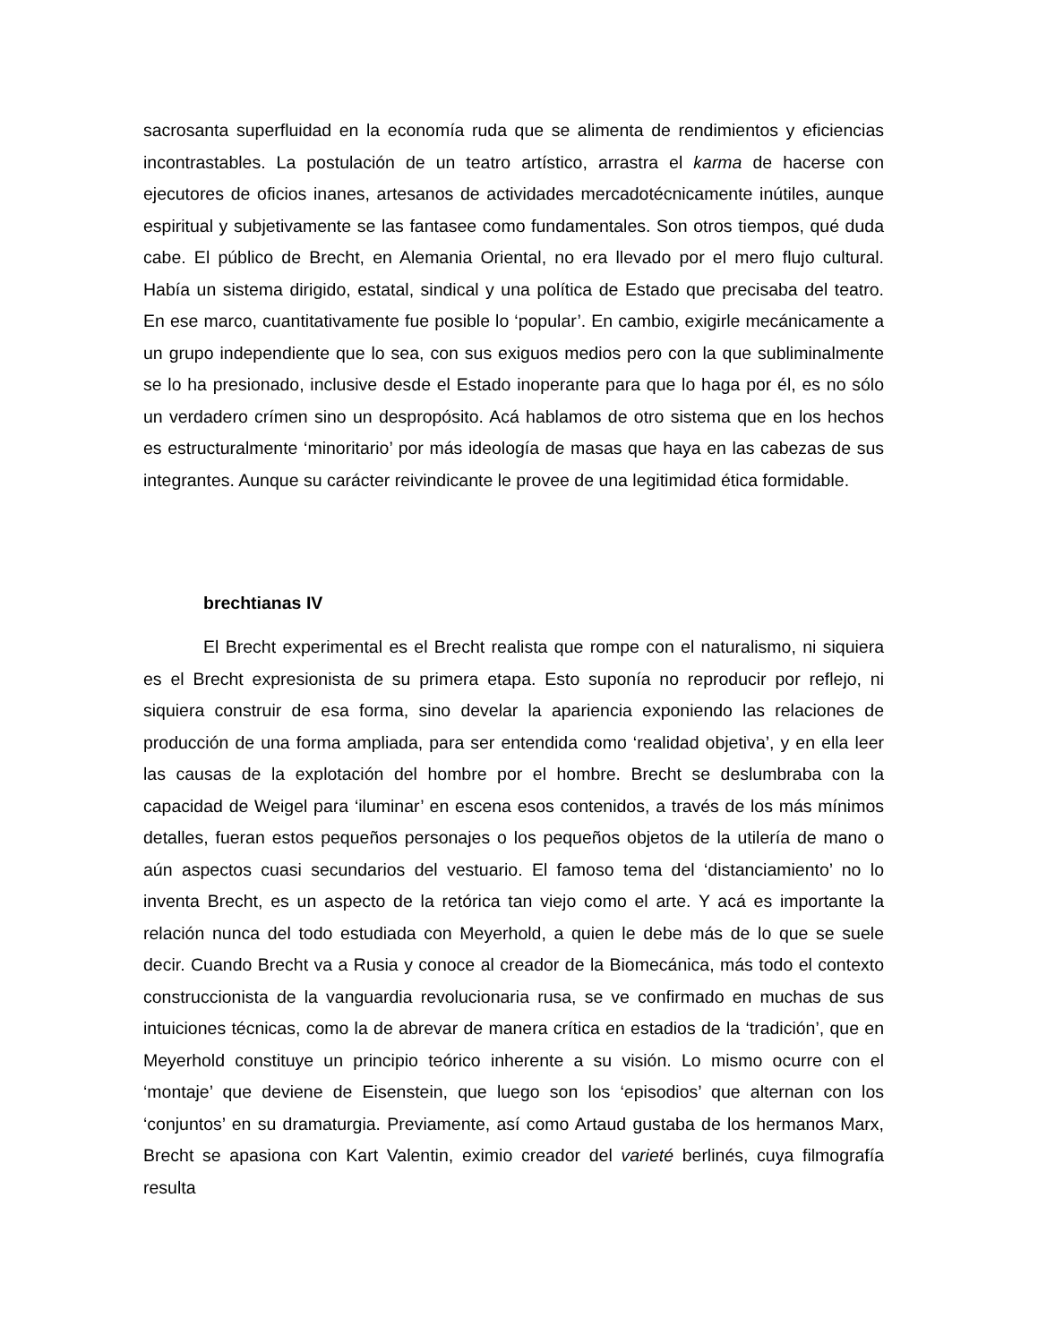sacrosanta superfluidad en la economía ruda que se alimenta de rendimientos y eficiencias incontrastables. La postulación de un teatro artístico, arrastra el karma de hacerse con ejecutores de oficios inanes, artesanos de actividades mercadotécnicamente inútiles, aunque espiritual y subjetivamente se las fantasee como fundamentales. Son otros tiempos, qué duda cabe. El público de Brecht, en Alemania Oriental, no era llevado por el mero flujo cultural. Había un sistema dirigido, estatal, sindical y una política de Estado que precisaba del teatro. En ese marco, cuantitativamente fue posible lo ‘popular’. En cambio, exigirle mecánicamente a un grupo independiente que lo sea, con sus exiguos medios pero con la que subliminalmente se lo ha presionado, inclusive desde el Estado inoperante para que lo haga por él, es no sólo un verdadero crímen sino un despropósito. Acá hablamos de otro sistema que en los hechos es estructuralmente ‘minoritario’ por más ideología de masas que haya en las cabezas de sus integrantes. Aunque su carácter reivindicante le provee de una legitimidad ética formidable.
brechtianas IV
El Brecht experimental es el Brecht realista que rompe con el naturalismo, ni siquiera es el Brecht expresionista de su primera etapa. Esto suponía no reproducir por reflejo, ni siquiera construir de esa forma, sino develar la apariencia exponiendo las relaciones de producción de una forma ampliada, para ser entendida como ‘realidad objetiva’, y en ella leer las causas de la explotación del hombre por el hombre. Brecht se deslumbraba con la capacidad de Weigel para ‘iluminar’ en escena esos contenidos, a través de los más mínimos detalles, fueran estos pequeños personajes o los pequeños objetos de la utilería de mano o aún aspectos cuasi secundarios del vestuario. El famoso tema del ‘distanciamiento’ no lo inventa Brecht, es un aspecto de la retórica tan viejo como el arte. Y acá es importante la relación nunca del todo estudiada con Meyerhold, a quien le debe más de lo que se suele decir. Cuando Brecht va a Rusia y conoce al creador de la Biomecánica, más todo el contexto construccionista de la vanguardia revolucionaria rusa, se ve confirmado en muchas de sus intuiciones técnicas, como la de abrevar de manera crítica en estadios de la ‘tradición’, que en Meyerhold constituye un principio teórico inherente a su visión. Lo mismo ocurre con el ‘montaje’ que deviene de Eisenstein, que luego son los ‘episodios’ que alternan con los ‘conjuntos’ en su dramaturgia. Previamente, así como Artaud gustaba de los hermanos Marx, Brecht se apasiona con Kart Valentin, eximio creador del varieté berlinés, cuya filmografía resulta